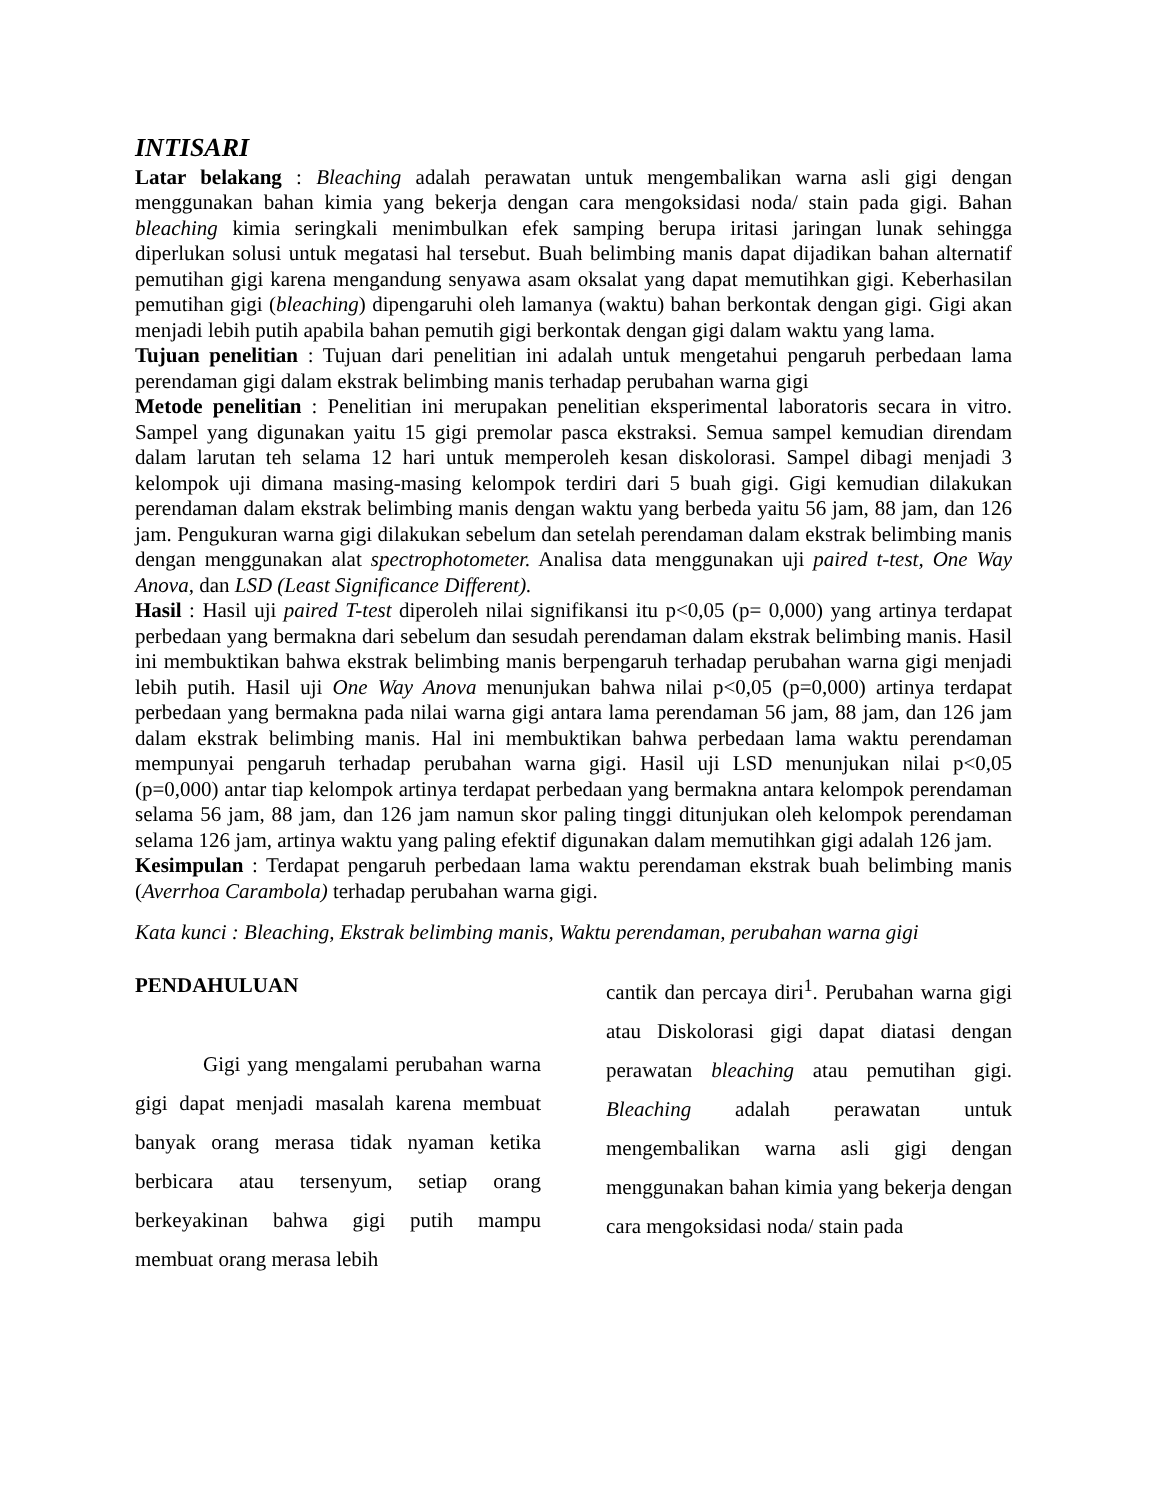INTISARI
Latar belakang : Bleaching adalah perawatan untuk mengembalikan warna asli gigi dengan menggunakan bahan kimia yang bekerja dengan cara mengoksidasi noda/ stain pada gigi. Bahan bleaching kimia seringkali menimbulkan efek samping berupa iritasi jaringan lunak sehingga diperlukan solusi untuk megatasi hal tersebut. Buah belimbing manis dapat dijadikan bahan alternatif pemutihan gigi karena mengandung senyawa asam oksalat yang dapat memutihkan gigi. Keberhasilan pemutihan gigi (bleaching) dipengaruhi oleh lamanya (waktu) bahan berkontak dengan gigi. Gigi akan menjadi lebih putih apabila bahan pemutih gigi berkontak dengan gigi dalam waktu yang lama.
Tujuan penelitian : Tujuan dari penelitian ini adalah untuk mengetahui pengaruh perbedaan lama perendaman gigi dalam ekstrak belimbing manis terhadap perubahan warna gigi
Metode penelitian : Penelitian ini merupakan penelitian eksperimental laboratoris secara in vitro. Sampel yang digunakan yaitu 15 gigi premolar pasca ekstraksi. Semua sampel kemudian direndam dalam larutan teh selama 12 hari untuk memperoleh kesan diskolorasi. Sampel dibagi menjadi 3 kelompok uji dimana masing-masing kelompok terdiri dari 5 buah gigi. Gigi kemudian dilakukan perendaman dalam ekstrak belimbing manis dengan waktu yang berbeda yaitu 56 jam, 88 jam, dan 126 jam. Pengukuran warna gigi dilakukan sebelum dan setelah perendaman dalam ekstrak belimbing manis dengan menggunakan alat spectrophotometer. Analisa data menggunakan uji paired t-test, One Way Anova, dan LSD (Least Significance Different).
Hasil : Hasil uji paired T-test diperoleh nilai signifikansi itu p<0,05 (p= 0,000) yang artinya terdapat perbedaan yang bermakna dari sebelum dan sesudah perendaman dalam ekstrak belimbing manis. Hasil ini membuktikan bahwa ekstrak belimbing manis berpengaruh terhadap perubahan warna gigi menjadi lebih putih. Hasil uji One Way Anova menunjukan bahwa nilai p<0,05 (p=0,000) artinya terdapat perbedaan yang bermakna pada nilai warna gigi antara lama perendaman 56 jam, 88 jam, dan 126 jam dalam ekstrak belimbing manis. Hal ini membuktikan bahwa perbedaan lama waktu perendaman mempunyai pengaruh terhadap perubahan warna gigi. Hasil uji LSD menunjukan nilai p<0,05 (p=0,000) antar tiap kelompok artinya terdapat perbedaan yang bermakna antara kelompok perendaman selama 56 jam, 88 jam, dan 126 jam namun skor paling tinggi ditunjukan oleh kelompok perendaman selama 126 jam, artinya waktu yang paling efektif digunakan dalam memutihkan gigi adalah 126 jam.
Kesimpulan : Terdapat pengaruh perbedaan lama waktu perendaman ekstrak buah belimbing manis (Averrhoa Carambola) terhadap perubahan warna gigi.
Kata kunci : Bleaching, Ekstrak belimbing manis, Waktu perendaman, perubahan warna gigi
PENDAHULUAN
Gigi yang mengalami perubahan warna gigi dapat menjadi masalah karena membuat banyak orang merasa tidak nyaman ketika berbicara atau tersenyum, setiap orang berkeyakinan bahwa gigi putih mampu membuat orang merasa lebih
cantik dan percaya diri<sup>1</sup>. Perubahan warna gigi atau Diskolorasi gigi dapat diatasi dengan perawatan bleaching atau pemutihan gigi. Bleaching adalah perawatan untuk mengembalikan warna asli gigi dengan menggunakan bahan kimia yang bekerja dengan cara mengoksidasi noda/ stain pada